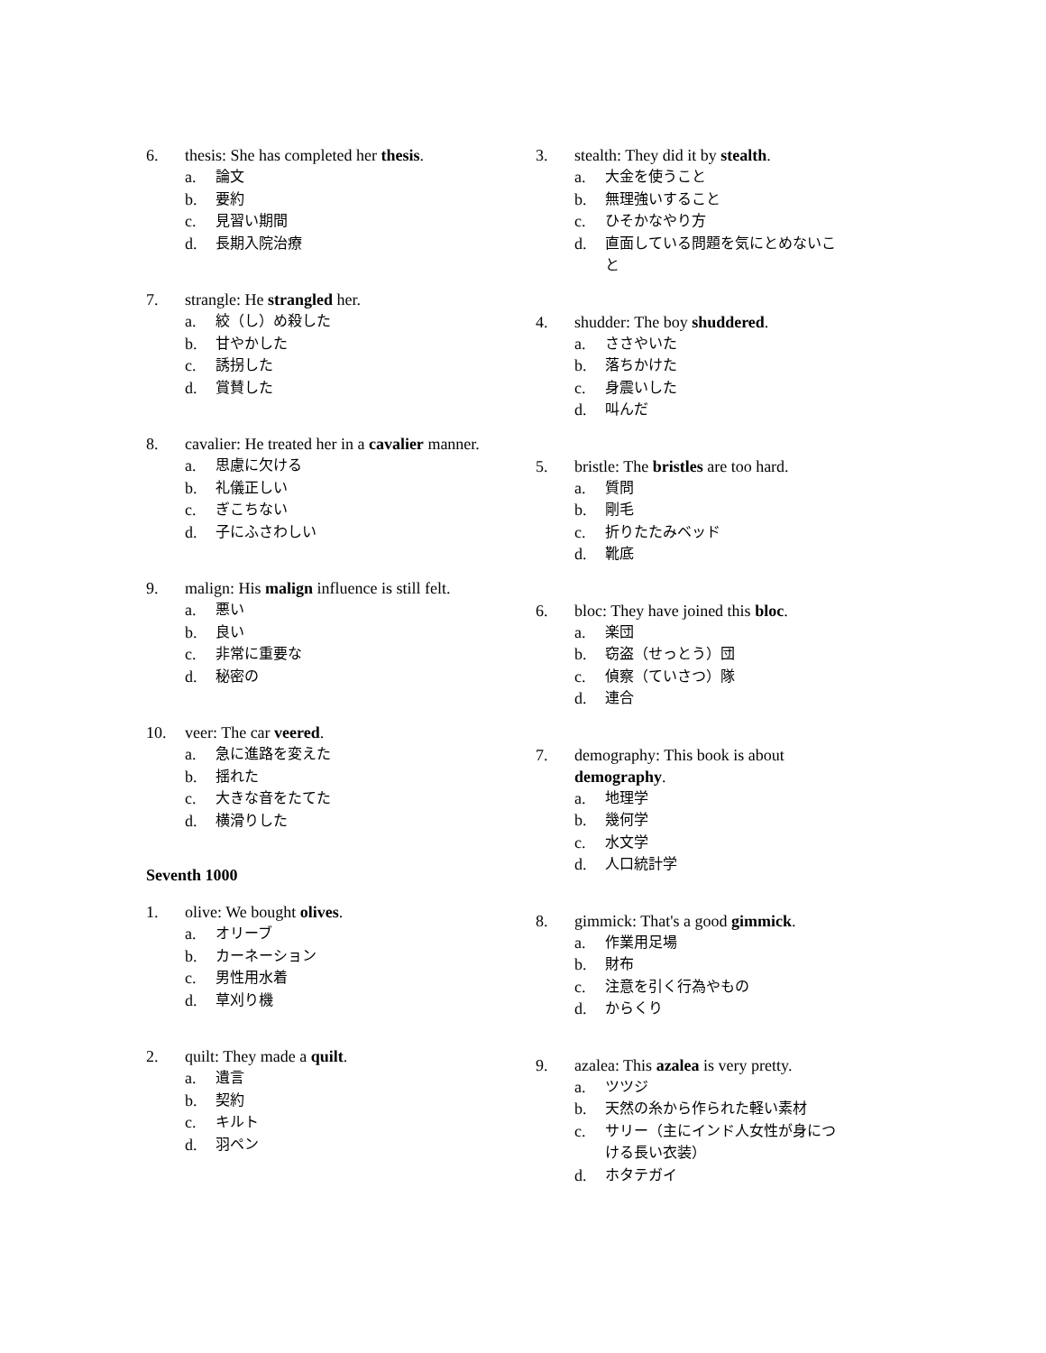6. thesis: She has completed her thesis.
a. 論文
b. 要約
c. 見習い期間
d. 長期入院治療
7. strangle: He strangled her.
a. 絞（し）め殺した
b. 甘やかした
c. 誘拐した
d. 賞賛した
8. cavalier: He treated her in a cavalier manner.
a. 思慮に欠ける
b. 礼儀正しい
c. ぎこちない
d. 子にふさわしい
9. malign: His malign influence is still felt.
a. 悪い
b. 良い
c. 非常に重要な
d. 秘密の
10. veer: The car veered.
a. 急に進路を変えた
b. 揺れた
c. 大きな音をたてた
d. 横滑りした
Seventh 1000
1. olive: We bought olives.
a. オリーブ
b. カーネーション
c. 男性用水着
d. 草刈り機
2. quilt: They made a quilt.
a. 遺言
b. 契約
c. キルト
d. 羽ペン
3. stealth: They did it by stealth.
a. 大金を使うこと
b. 無理強いすること
c. ひそかなやり方
d. 直面している問題を気にとめないこと
4. shudder: The boy shuddered.
a. ささやいた
b. 落ちかけた
c. 身震いした
d. 叫んだ
5. bristle: The bristles are too hard.
a. 質問
b. 剛毛
c. 折りたたみベッド
d. 靴底
6. bloc: They have joined this bloc.
a. 楽団
b. 窃盗（せっとう）団
c. 偵察（ていさつ）隊
d. 連合
7. demography: This book is about demography.
a. 地理学
b. 幾何学
c. 水文学
d. 人口統計学
8. gimmick: That's a good gimmick.
a. 作業用足場
b. 財布
c. 注意を引く行為やもの
d. からくり
9. azalea: This azalea is very pretty.
a. ツツジ
b. 天然の糸から作られた軽い素材
c. サリー（主にインド人女性が身につける長い衣装）
d. ホタテガイ